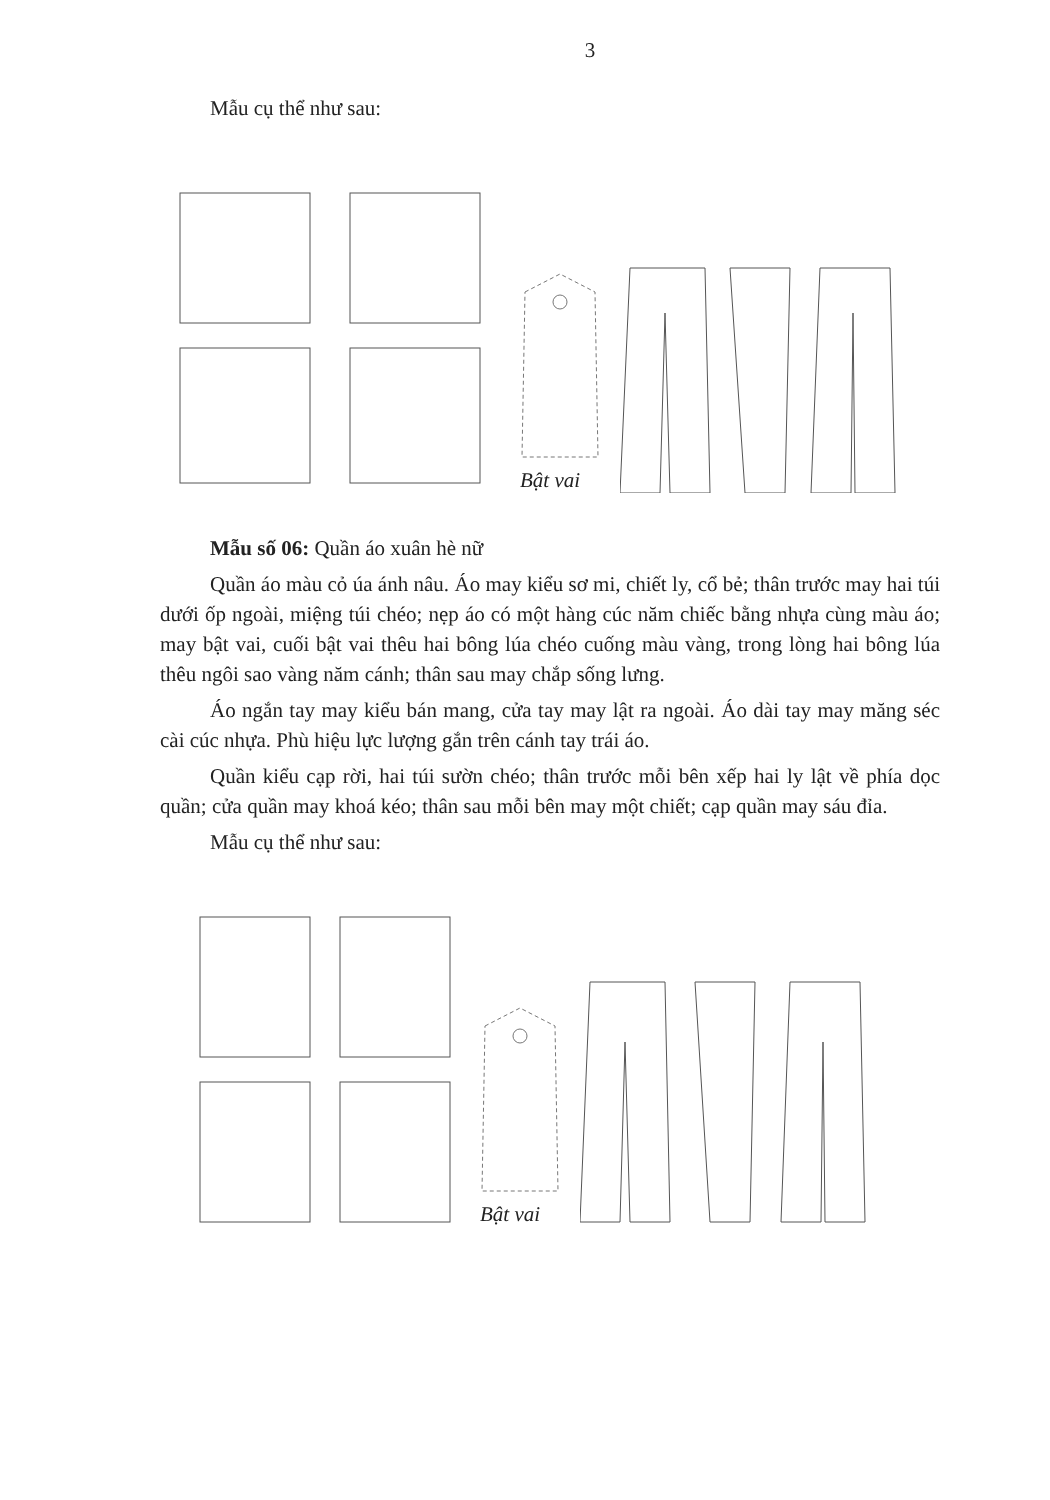3
Mẫu cụ thể như sau:
Bật vai
Mẫu số 06: Quần áo xuân hè nữ
Quần áo màu cỏ úa ánh nâu. Áo may kiểu sơ mi, chiết ly, cổ bẻ; thân trước may hai túi dưới ốp ngoài, miệng túi chéo; nẹp áo có một hàng cúc năm chiếc bằng nhựa cùng màu áo; may bật vai, cuối bật vai thêu hai bông lúa chéo cuống màu vàng, trong lòng hai bông lúa thêu ngôi sao vàng năm cánh; thân sau may chắp sống lưng.
Áo ngắn tay may kiểu bán mang, cửa tay may lật ra ngoài. Áo dài tay may măng séc cài cúc nhựa. Phù hiệu lực lượng gắn trên cánh tay trái áo.
Quần kiểu cạp rời, hai túi sườn chéo; thân trước mỗi bên xếp hai ly lật về phía dọc quần; cửa quần may khoá kéo; thân sau mỗi bên may một chiết; cạp quần may sáu đỉa.
Mẫu cụ thể như sau:
Bật vai